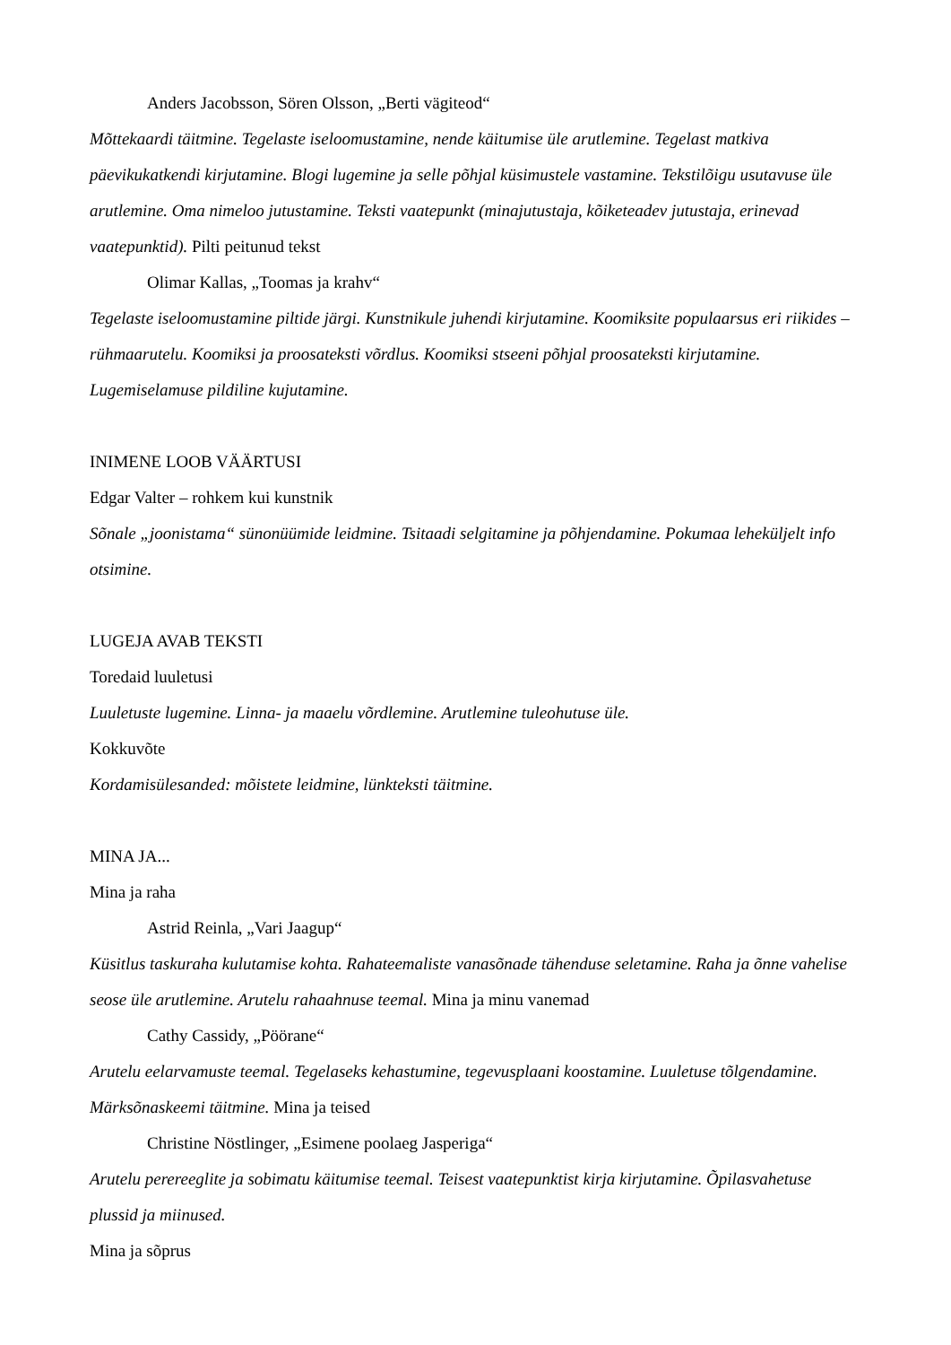Anders Jacobsson, Sören Olsson, „Berti vägiteod“
Mõttekaardi täitmine. Tegelaste iseloomustamine, nende käitumise üle arutlemine. Tegelast matkiva päevikukatkendi kirjutamine. Blogi lugemine ja selle põhjal küsimustele vastamine. Tekstilõigu usutavuse üle arutlemine. Oma nimeloo jutustamine. Teksti vaatepunkt (minajutustaja, kõiketeadev jutustaja, erinevad vaatepunktid). Pilti peitunud tekst
Olimar Kallas, „Toomas ja krahv“
Tegelaste iseloomustamine piltide järgi. Kunstnikule juhendi kirjutamine. Koomiksite populaarsus eri riikides – rühmaarutelu. Koomiksi ja proosateksti võrdlus. Koomiksi stseeni põhjal proosateksti kirjutamine. Lugemiselamuse pildiline kujutamine.
INIMENE LOOB VÄÄRTUSI
Edgar Valter – rohkem kui kunstnik
Sõnale „joonistama“ sünonüümide leidmine. Tsitaadi selgitamine ja põhjendamine. Pokumaa leheküljelt info otsimine.
LUGEJA AVAB TEKSTI
Toredaid luuletusi
Luuletuste lugemine. Linna- ja maaelu võrdlemine. Arutlemine tuleohutuse üle.
Kokkuvõte
Kordamisülesanded: mõistete leidmine, lünkteksti täitmine.
MINA JA...
Mina ja raha
Astrid Reinla, „Vari Jaagup“
Küsitlus taskuraha kulutamise kohta. Rahateemaliste vanasõnade tähenduse seletamine. Raha ja õnne vahelise seose üle arutlemine. Arutelu rahaahnuse teemal. Mina ja minu vanemad
Cathy Cassidy, „Pöörane“
Arutelu eelarvamuste teemal. Tegelaseks kehastumine, tegevusplaani koostamine. Luuletuse tõlgendamine. Märksõnaskeemi täitmine. Mina ja teised
Christine Nöstlinger, „Esimene poolaeg Jasperiga“
Arutelu perereeglite ja sobimatu käitumise teemal. Teisest vaatepunktist kirja kirjutamine. Õpilasvahetuse plussid ja miinused.
Mina ja sõprus